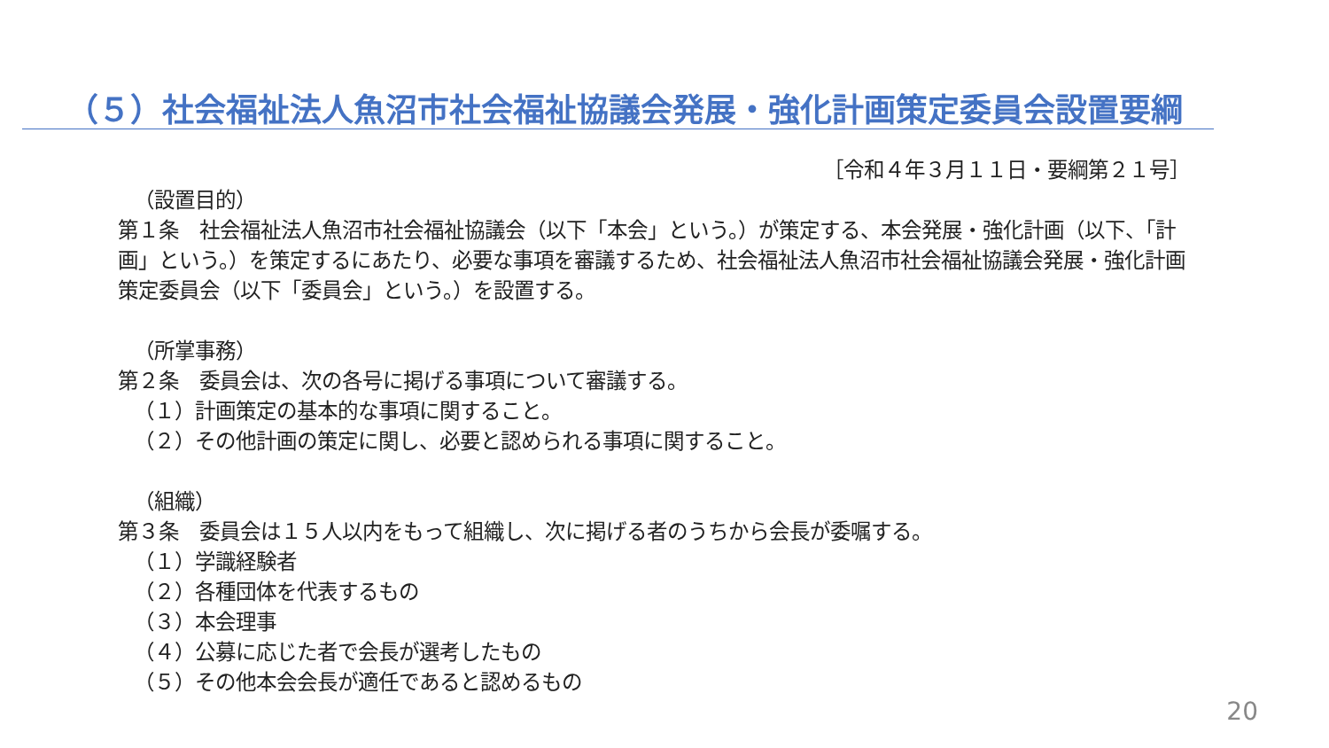（５）社会福祉法人魚沼市社会福祉協議会発展・強化計画策定委員会設置要綱
［令和４年３月１１日・要綱第２１号］
（設置目的）
第１条　社会福祉法人魚沼市社会福祉協議会（以下「本会」という。）が策定する、本会発展・強化計画（以下、「計画」という。）を策定するにあたり、必要な事項を審議するため、社会福祉法人魚沼市社会福祉協議会発展・強化計画策定委員会（以下「委員会」という。）を設置する。
（所掌事務）
第２条　委員会は、次の各号に掲げる事項について審議する。
（１）計画策定の基本的な事項に関すること。
（２）その他計画の策定に関し、必要と認められる事項に関すること。
（組織）
第３条　委員会は１５人以内をもって組織し、次に掲げる者のうちから会長が委嘱する。
（１）学識経験者
（２）各種団体を代表するもの
（３）本会理事
（４）公募に応じた者で会長が選考したもの
（５）その他本会会長が適任であると認めるもの
20